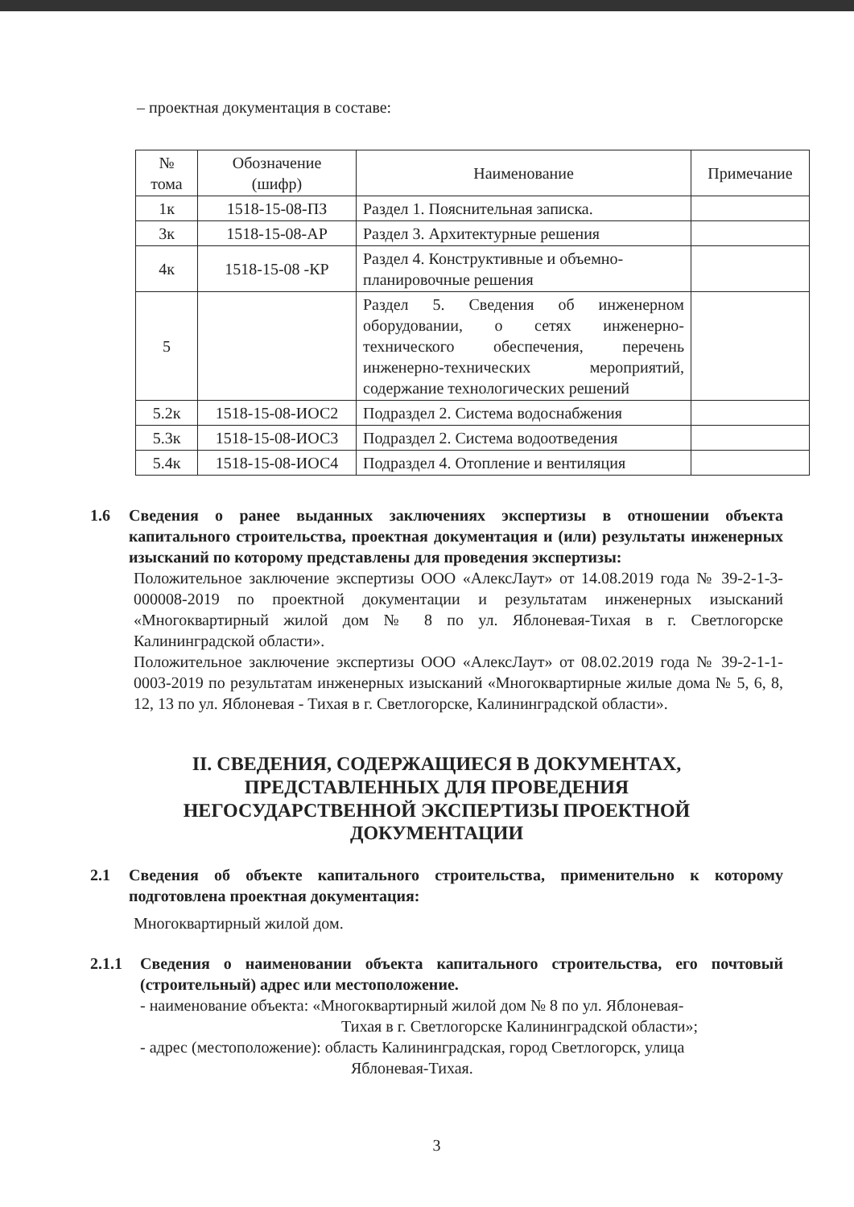– проектная документация в составе:
| № тома | Обозначение (шифр) | Наименование | Примечание |
| --- | --- | --- | --- |
| 1к | 1518-15-08-ПЗ | Раздел 1. Пояснительная записка. | |
| 3к | 1518-15-08-АР | Раздел 3. Архитектурные решения | |
| 4к | 1518-15-08 -КР | Раздел 4. Конструктивные и объемно-планировочные решения | |
| 5 | | Раздел 5. Сведения об инженерном оборудовании, о сетях инженерно-технического обеспечения, перечень инженерно-технических мероприятий, содержание технологических решений | |
| 5.2к | 1518-15-08-ИОС2 | Подраздел 2. Система водоснабжения | |
| 5.3к | 1518-15-08-ИОС3 | Подраздел 2. Система водоотведения | |
| 5.4к | 1518-15-08-ИОС4 | Подраздел 4. Отопление и вентиляция | |
1.6 Сведения о ранее выданных заключениях экспертизы в отношении объекта капитального строительства, проектная документация и (или) результаты инженерных изысканий по которому представлены для проведения экспертизы:
Положительное заключение экспертизы ООО «АлексЛаут» от 14.08.2019 года № 39-2-1-3-000008-2019 по проектной документации и результатам инженерных изысканий «Многоквартирный жилой дом № 8 по ул. Яблоневая-Тихая в г. Светлогорске Калининградской области».
Положительное заключение экспертизы ООО «АлексЛаут» от 08.02.2019 года № 39-2-1-1-0003-2019 по результатам инженерных изысканий «Многоквартирные жилые дома № 5, 6, 8, 12, 13 по ул. Яблоневая - Тихая в г. Светлогорске, Калининградской области».
II. СВЕДЕНИЯ, СОДЕРЖАЩИЕСЯ В ДОКУМЕНТАХ,
ПРЕДСТАВЛЕННЫХ ДЛЯ ПРОВЕДЕНИЯ
НЕГОСУДАРСТВЕННОЙ ЭКСПЕРТИЗЫ ПРОЕКТНОЙ
ДОКУМЕНТАЦИИ
2.1 Сведения об объекте капитального строительства, применительно к которому подготовлена проектная документация:
Многоквартирный жилой дом.
2.1.1 Сведения о наименовании объекта капитального строительства, его почтовый (строительный) адрес или местоположение.
- наименование объекта: «Многоквартирный жилой дом № 8 по ул. Яблоневая-
Тихая в г. Светлогорске Калининградской области»;
- адрес (местоположение): область Калининградская, город Светлогорск, улица
Яблоневая-Тихая.
3